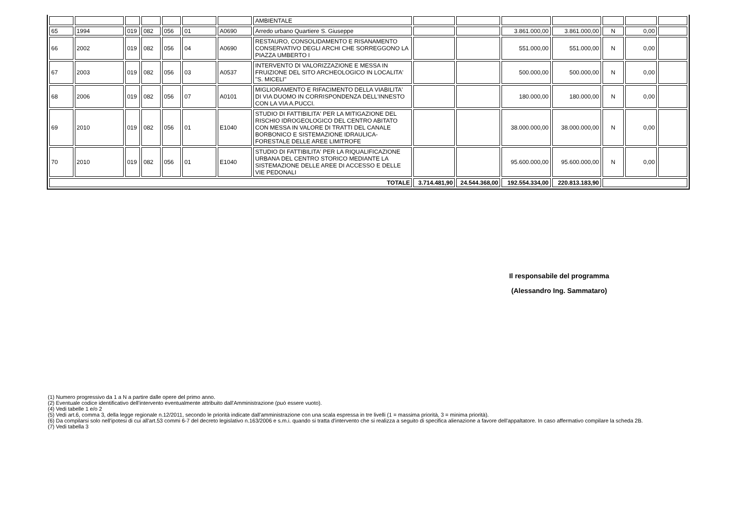| | | | | | | | AMBIENTALE | | | | | | | |
| 65 | 1994 | 019 | 082 | 056 | 01 | A0690 | Arredo urbano Quartiere S. Giuseppe | | | 3.861.000,00 | 3.861.000,00 | N | 0,00 | |
| 66 | 2002 | 019 | 082 | 056 | 04 | A0690 | RESTAURO, CONSOLIDAMENTO E RISANAMENTO CONSERVATIVO DEGLI ARCHI CHE SORREGGONO LA PIAZZA UMBERTO I | | | 551.000,00 | 551.000,00 | N | 0,00 | |
| 67 | 2003 | 019 | 082 | 056 | 03 | A0537 | INTERVENTO DI VALORIZZAZIONE E MESSA IN FRUIZIONE DEL SITO ARCHEOLOGICO IN LOCALITA' "S. MICELI" | | | 500.000,00 | 500.000,00 | N | 0,00 | |
| 68 | 2006 | 019 | 082 | 056 | 07 | A0101 | MIGLIORAMENTO E RIFACIMENTO DELLA VIABILITA' DI VIA DUOMO IN CORRISPONDENZA DELL'INNESTO CON LA VIA A.PUCCI. | | | 180.000,00 | 180.000,00 | N | 0,00 | |
| 69 | 2010 | 019 | 082 | 056 | 01 | E1040 | STUDIO DI FATTIBILITA' PER LA MITIGAZIONE DEL RISCHIO IDROGEOLOGICO DEL CENTRO ABITATO CON MESSA IN VALORE DI TRATTI DEL CANALE BORBONICO E SISTEMAZIONE IDRAULICA-FORESTALE DELLE AREE LIMITROFE | | | 38.000.000,00 | 38.000.000,00 | N | 0,00 | |
| 70 | 2010 | 019 | 082 | 056 | 01 | E1040 | STUDIO DI FATTIBILITA' PER LA RIQUALIFICAZIONE URBANA DEL CENTRO STORICO MEDIANTE LA SISTEMAZIONE DELLE AREE DI ACCESSO E DELLE VIE PEDONALI | | | 95.600.000,00 | 95.600.000,00 | N | 0,00 | |
| TOTALE | | | | | | | | 3.714.481,90 | 24.544.368,00 | 192.554.334,00 | 220.813.183,90 | | | |
Il responsabile del programma
(Alessandro Ing. Sammataro)
(1) Numero progressivo da 1 a N a partire dalle opere del primo anno.
(2) Eventuale codice identificativo dell'intervento eventualmente attribuito dall'Amministrazione (può essere vuoto).
(4) Vedi tabelle 1 e/o 2
(5) Vedi art.6, comma 3, della legge regionale n.12/2011, secondo le priorità indicate dall'amministrazione con una scala espressa in tre livelli (1 = massima priorità, 3 = minima priorità).
(6) Da compilarsi solo nell'ipotesi di cui all'art.53 commi 6-7 del decreto legislativo n.163/2006 e s.m.i. quando si tratta d'intervento che si realizza a seguito di specifica alienazione a favore dell'appaltatore. In caso affermativo compilare la scheda 2B.
(7) Vedi tabella 3